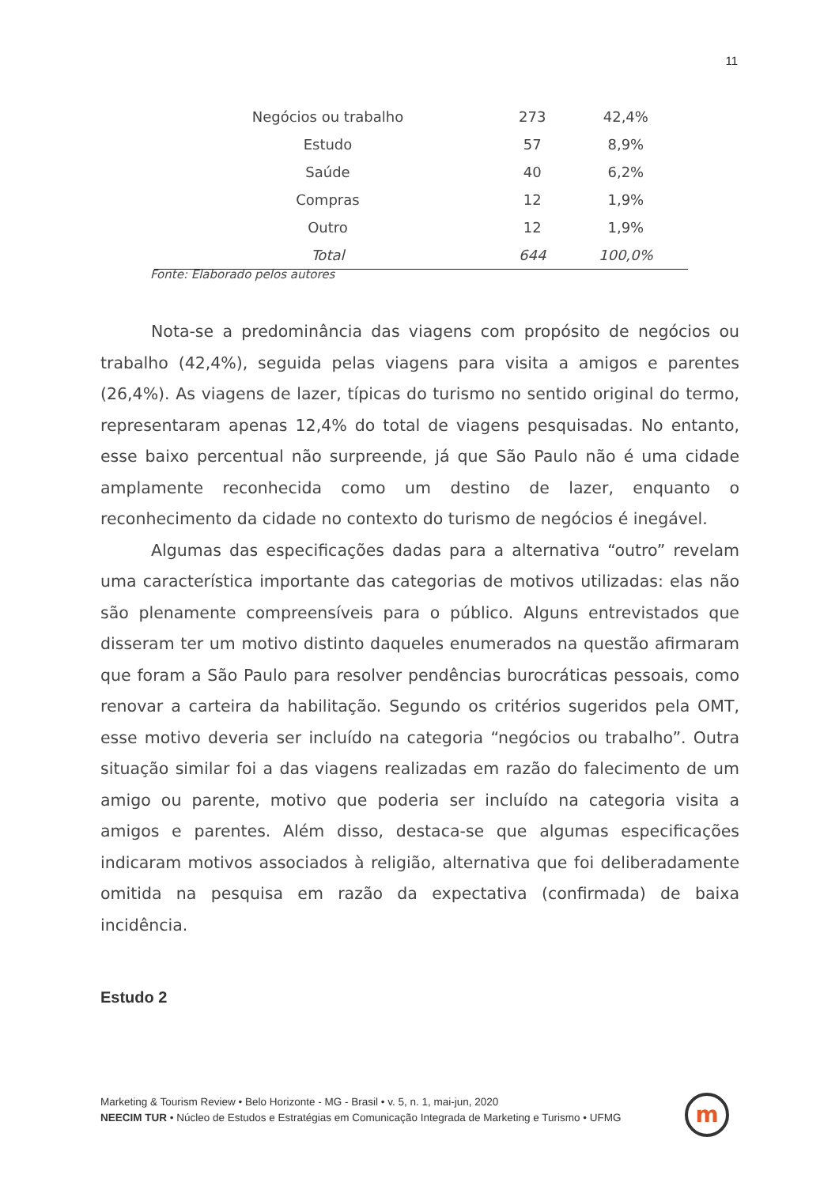11
| Negócios ou trabalho | 273 | 42,4% |
| Estudo | 57 | 8,9% |
| Saúde | 40 | 6,2% |
| Compras | 12 | 1,9% |
| Outro | 12 | 1,9% |
| Total | 644 | 100,0% |
Fonte: Elaborado pelos autores
Nota-se a predominância das viagens com propósito de negócios ou trabalho (42,4%), seguida pelas viagens para visita a amigos e parentes (26,4%). As viagens de lazer, típicas do turismo no sentido original do termo, representaram apenas 12,4% do total de viagens pesquisadas. No entanto, esse baixo percentual não surpreende, já que São Paulo não é uma cidade amplamente reconhecida como um destino de lazer, enquanto o reconhecimento da cidade no contexto do turismo de negócios é inegável.
Algumas das especificações dadas para a alternativa “outro” revelam uma característica importante das categorias de motivos utilizadas: elas não são plenamente compreensíveis para o público. Alguns entrevistados que disseram ter um motivo distinto daqueles enumerados na questão afirmaram que foram a São Paulo para resolver pendências burocráticas pessoais, como renovar a carteira da habilitação. Segundo os critérios sugeridos pela OMT, esse motivo deveria ser incluído na categoria “negócios ou trabalho”. Outra situação similar foi a das viagens realizadas em razão do falecimento de um amigo ou parente, motivo que poderia ser incluído na categoria visita a amigos e parentes. Além disso, destaca-se que algumas especificações indicaram motivos associados à religião, alternativa que foi deliberadamente omitida na pesquisa em razão da expectativa (confirmada) de baixa incidência.
Estudo 2
Marketing & Tourism Review • Belo Horizonte - MG - Brasil • v. 5, n. 1, mai-jun, 2020
NEECIM TUR • Núcleo de Estudos e Estratégias em Comunicação Integrada de Marketing e Turismo • UFMG
m